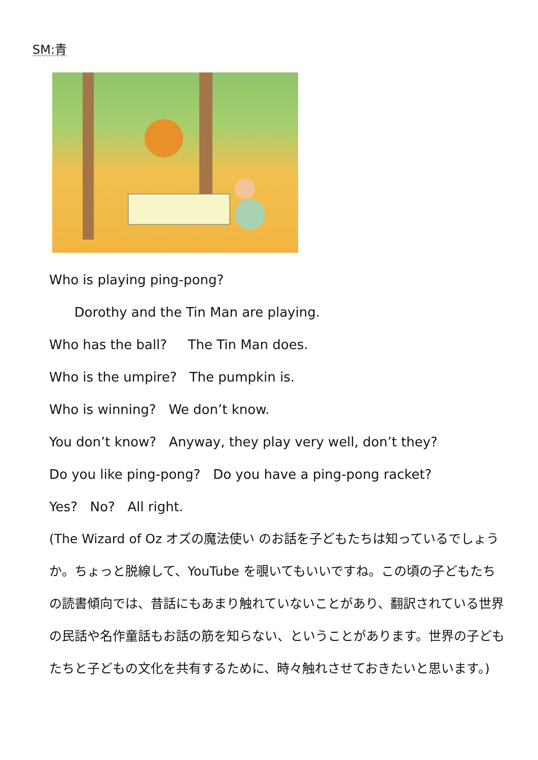SM:青
Who is playing ping-pong?
Dorothy and the Tin Man are playing.
Who has the ball? The Tin Man does.
Who is the umpire? The pumpkin is.
Who is winning? We don’t know.
You don’t know? Anyway, they play very well, don’t they?
Do you like ping-pong? Do you have a ping-pong racket?
Yes? No? All right.
(The Wizard of Oz オズの魔法使い のお話を子どもたちは知っているでしょうか。ちょっと脱線して、YouTube を覗いてもいいですね。この頃の子どもたちの読書傾向では、昔話にもあまり触れていないことがあり、翻訳されている世界の民話や名作童話もお話の筋を知らない、ということがあります。世界の子どもたちと子どもの文化を共有するために、時々触れさせておきたいと思います。)